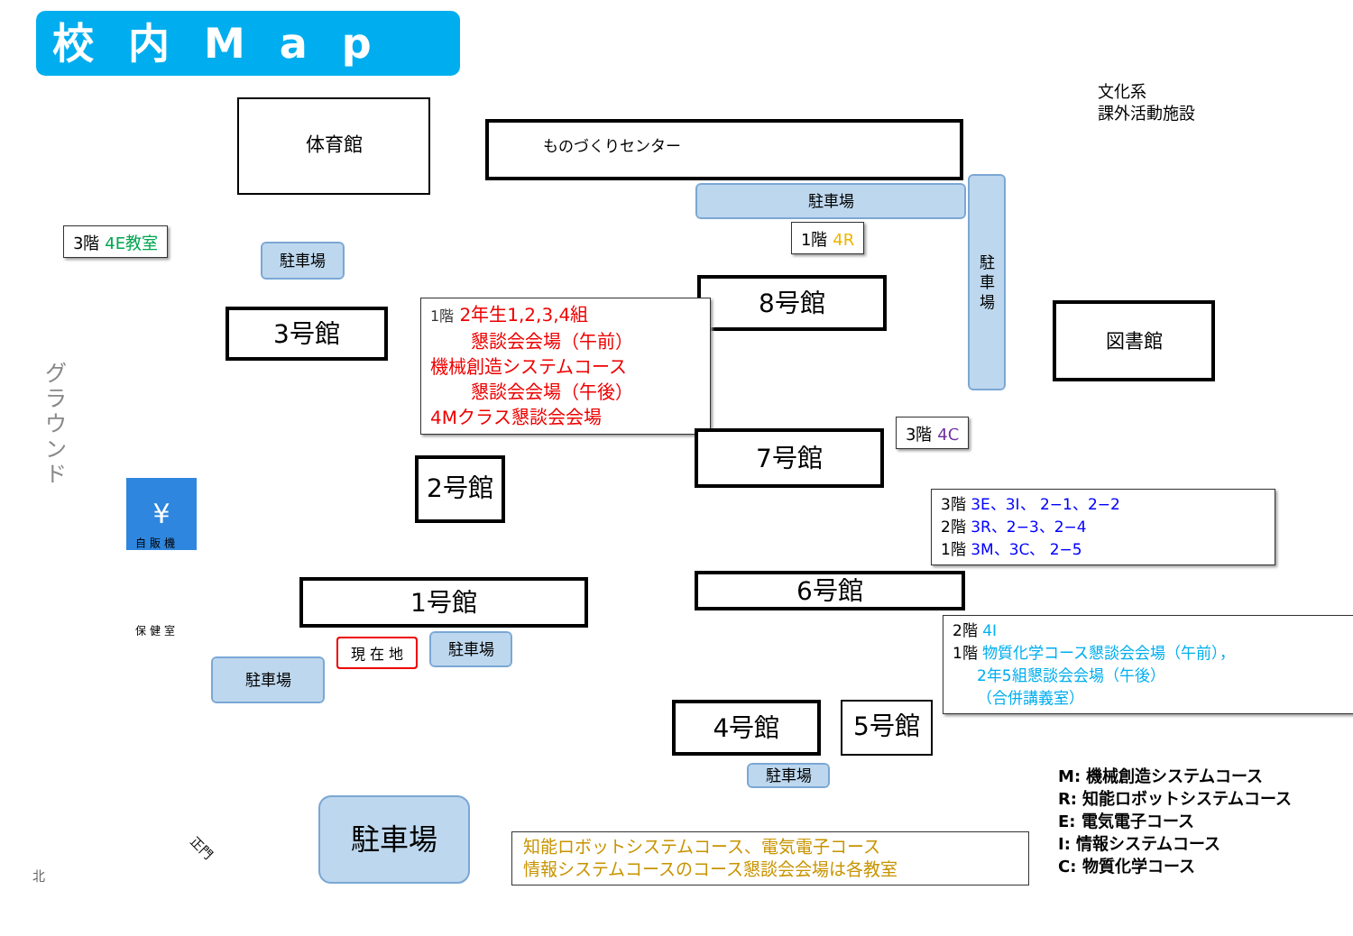校内Map
体育館
ものづくりセンター
駐車場
駐
車
場
文化系
課外活動施設
3階 4E教室
駐車場
3号館
1階 4R
8号館
図書館
1階 2年生1,2,3,4組
懇談会会場（午前）
機械創造システムコース
懇談会会場（午後）
4Mクラス懇談会会場
3階 4C
7号館
2号館
グラウンド
¥
自 販 機
保 健 室
3階 3E、3I、 2−1、2−2
2階 3R、2−3、2−4
1階 3M、3C、 2−5
6号館
1号館
現 在 地 駐車場
駐車場
2階 4I
1階 物質化学コース懇談会会場（午前），
2年5組懇談会会場（午後）
（合併講義室）
4号館 5号館
駐車場
正門
駐車場
知能ロボットシステムコース、電気電子コース
情報システムコースのコース懇談会会場は各教室
M: 機械創造システムコース
R: 知能ロボットシステムコース
E: 電気電子コース
I: 情報システムコース
C: 物質化学コース
北